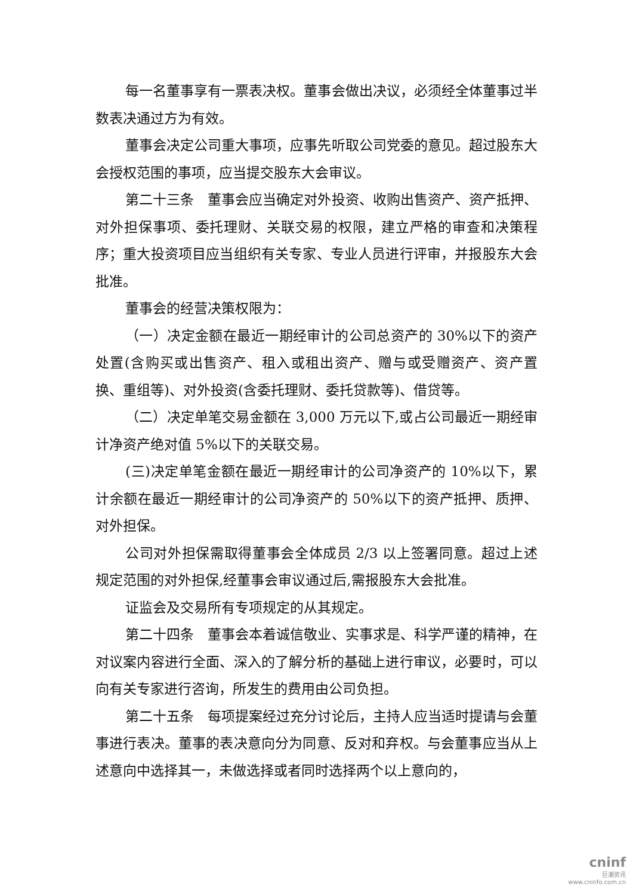每一名董事享有一票表决权。董事会做出决议，必须经全体董事过半数表决通过方为有效。
董事会决定公司重大事项，应事先听取公司党委的意见。超过股东大会授权范围的事项，应当提交股东大会审议。
第二十三条　董事会应当确定对外投资、收购出售资产、资产抵押、对外担保事项、委托理财、关联交易的权限，建立严格的审查和决策程序；重大投资项目应当组织有关专家、专业人员进行评审，并报股东大会批准。
董事会的经营决策权限为：
（一）决定金额在最近一期经审计的公司总资产的 30%以下的资产处置(含购买或出售资产、租入或租出资产、赠与或受赠资产、资产置换、重组等)、对外投资(含委托理财、委托贷款等)、借贷等。
（二）决定单笔交易金额在 3,000 万元以下,或占公司最近一期经审计净资产绝对值 5%以下的关联交易。
(三)决定单笔金额在最近一期经审计的公司净资产的 10%以下，累计余额在最近一期经审计的公司净资产的 50%以下的资产抵押、质押、对外担保。
公司对外担保需取得董事会全体成员 2/3 以上签署同意。超过上述规定范围的对外担保,经董事会审议通过后,需报股东大会批准。
证监会及交易所有专项规定的从其规定。
第二十四条　董事会本着诚信敬业、实事求是、科学严谨的精神，在对议案内容进行全面、深入的了解分析的基础上进行审议，必要时，可以向有关专家进行咨询，所发生的费用由公司负担。
第二十五条　每项提案经过充分讨论后，主持人应当适时提请与会董事进行表决。董事的表决意向分为同意、反对和弃权。与会董事应当从上述意向中选择其一，未做选择或者同时选择两个以上意向的，
cninf
巨潮资讯
www.cninfo.com.cn